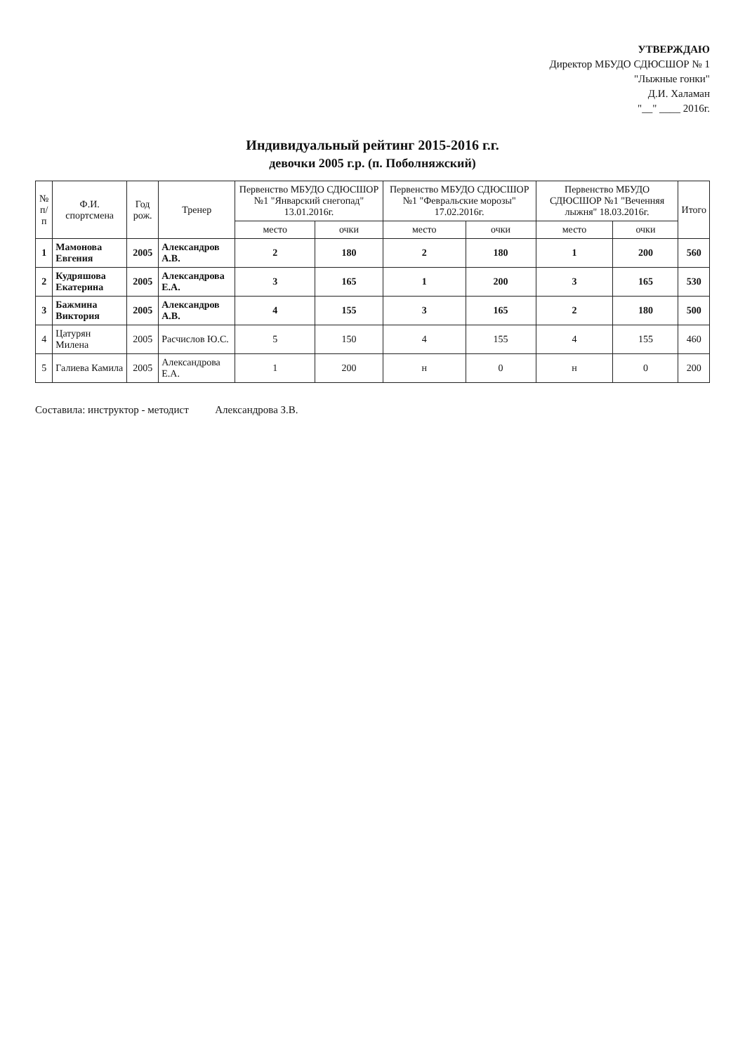УТВЕРЖДАЮ
Директор МБУДО СДЮСШОР № 1
"Лыжные гонки"
Д.И. Халаман
"__" ____ 2016г.
Индивидуальный рейтинг 2015-2016 г.г.
девочки 2005 г.р. (п. Поболняжский)
| № п/п | Ф.И. спортсмена | Год рож. | Тренер | Первенство МБУДО СДЮСШОР №1 "Январский снегопад" 13.01.2016г. | | Первенство МБУДО СДЮСШОР №1 "Февральские морозы" 17.02.2016г. | | Первенство МБУДО СДЮСШОР №1 "Веченняя лыжня" 18.03.2016г. | | Итого |
| --- | --- | --- | --- | --- | --- | --- | --- | --- | --- | --- |
| | | | | место | очки | место | очки | место | очки | |
| 1 | Мамонова Евгения | 2005 | Александров А.В. | 2 | 180 | 2 | 180 | 1 | 200 | 560 |
| 2 | Кудряшова Екатерина | 2005 | Александрова Е.А. | 3 | 165 | 1 | 200 | 3 | 165 | 530 |
| 3 | Бажмина Виктория | 2005 | Александров А.В. | 4 | 155 | 3 | 165 | 2 | 180 | 500 |
| 4 | Цатурян Милена | 2005 | Расчислов Ю.С. | 5 | 150 | 4 | 155 | 4 | 155 | 460 |
| 5 | Галиева Камила | 2005 | Александрова Е.А. | 1 | 200 | н | 0 | н | 0 | 200 |
Составила: инструктор - методист Александрова З.В.